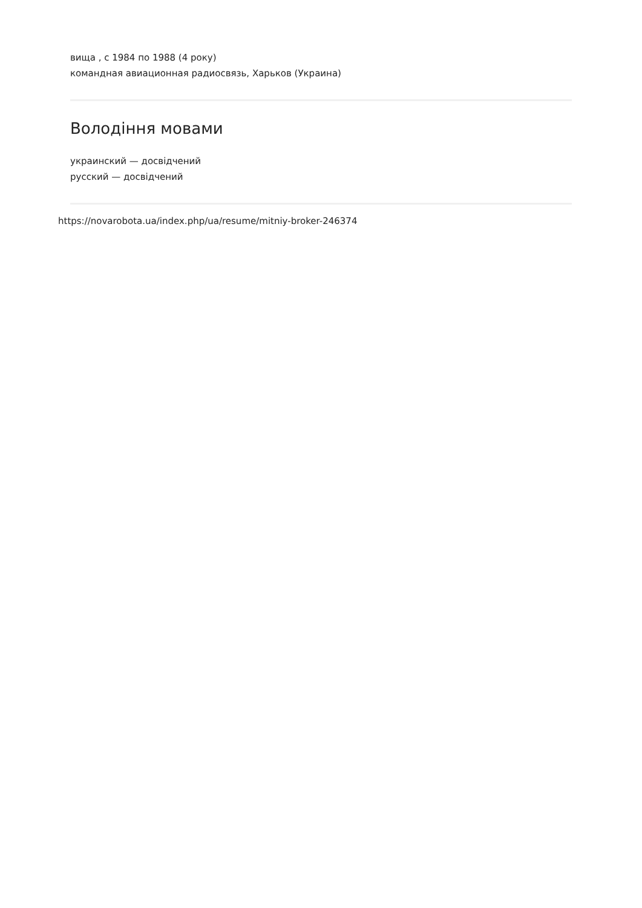вища , с 1984 по 1988 (4 року)
командная авиационная радиосвязь, Харьков (Украина)
Володіння мовами
украинский — досвідчений
русский — досвідчений
https://novarobota.ua/index.php/ua/resume/mitniy-broker-246374